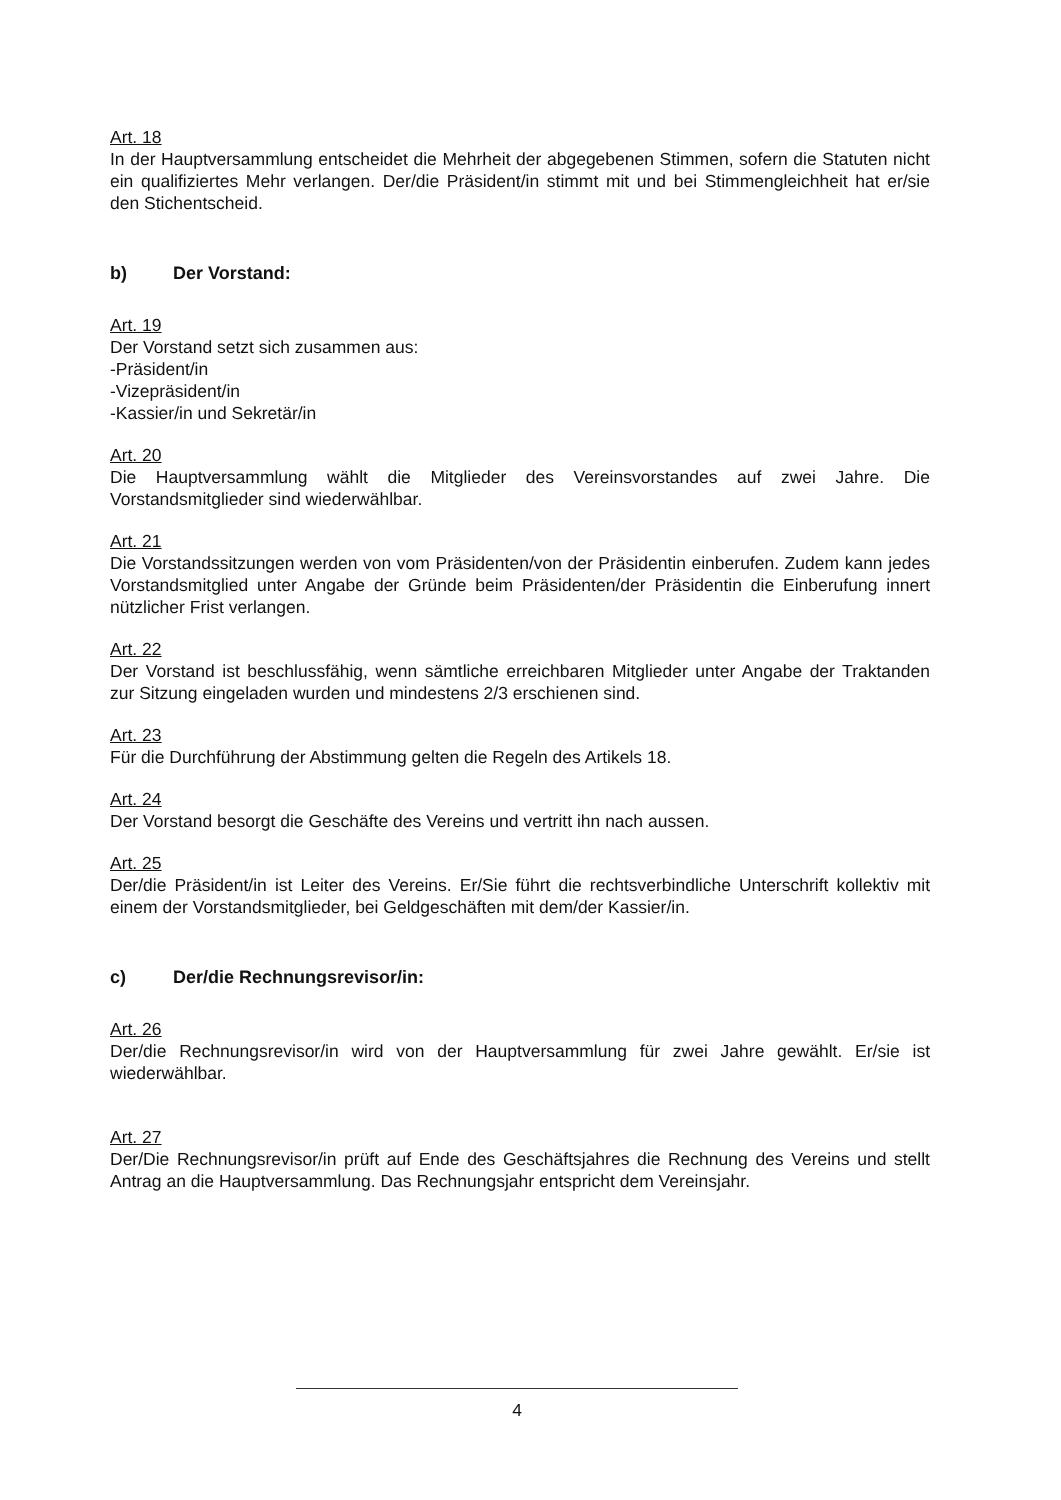Art. 18
In der Hauptversammlung entscheidet die Mehrheit der abgegebenen Stimmen, sofern die Statuten nicht ein qualifiziertes Mehr verlangen. Der/die Präsident/in stimmt mit und bei Stimmengleichheit hat er/sie den Stichentscheid.
b) Der Vorstand:
Art. 19
Der Vorstand setzt sich zusammen aus:
-Präsident/in
-Vizepräsident/in
-Kassier/in und Sekretär/in
Art. 20
Die Hauptversammlung wählt die Mitglieder des Vereinsvorstandes auf zwei Jahre. Die Vorstandsmitglieder sind wiederwählbar.
Art. 21
Die Vorstandssitzungen werden von vom Präsidenten/von der Präsidentin einberufen. Zudem kann jedes Vorstandsmitglied unter Angabe der Gründe beim Präsidenten/der Präsidentin die Einberufung innert nützlicher Frist verlangen.
Art. 22
Der Vorstand ist beschlussfähig, wenn sämtliche erreichbaren Mitglieder unter Angabe der Traktanden zur Sitzung eingeladen wurden und mindestens 2/3 erschienen sind.
Art. 23
Für die Durchführung der Abstimmung gelten die Regeln des Artikels 18.
Art. 24
Der Vorstand besorgt die Geschäfte des Vereins und vertritt ihn nach aussen.
Art. 25
Der/die Präsident/in ist Leiter des Vereins. Er/Sie führt die rechtsverbindliche Unterschrift kollektiv mit einem der Vorstandsmitglieder, bei Geldgeschäften mit dem/der Kassier/in.
c) Der/die Rechnungsrevisor/in:
Art. 26
Der/die Rechnungsrevisor/in wird von der Hauptversammlung für zwei Jahre gewählt. Er/sie ist wiederwählbar.
Art. 27
Der/Die Rechnungsrevisor/in prüft auf Ende des Geschäftsjahres die Rechnung des Vereins und stellt Antrag an die Hauptversammlung. Das Rechnungsjahr entspricht dem Vereinsjahr.
4